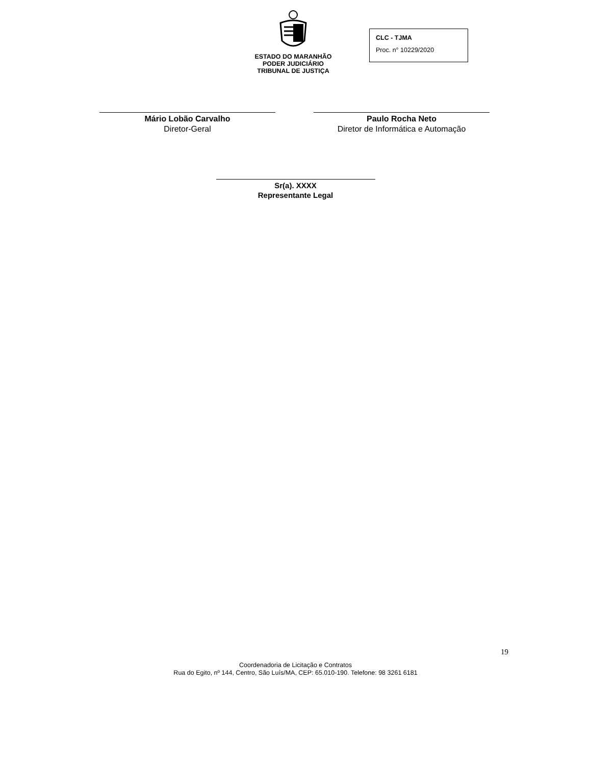ESTADO DO MARANHÃO
PODER JUDICIÁRIO
TRIBUNAL DE JUSTIÇA
CLC - TJMA
Proc. n° 10229/2020
Mário Lobão Carvalho
Diretor-Geral
Paulo Rocha Neto
Diretor de Informática e Automação
Sr(a). XXXX
Representante Legal
19
Coordenadoria de Licitação e Contratos
Rua do Egito, nº 144, Centro, São Luís/MA, CEP: 65.010-190. Telefone: 98 3261 6181